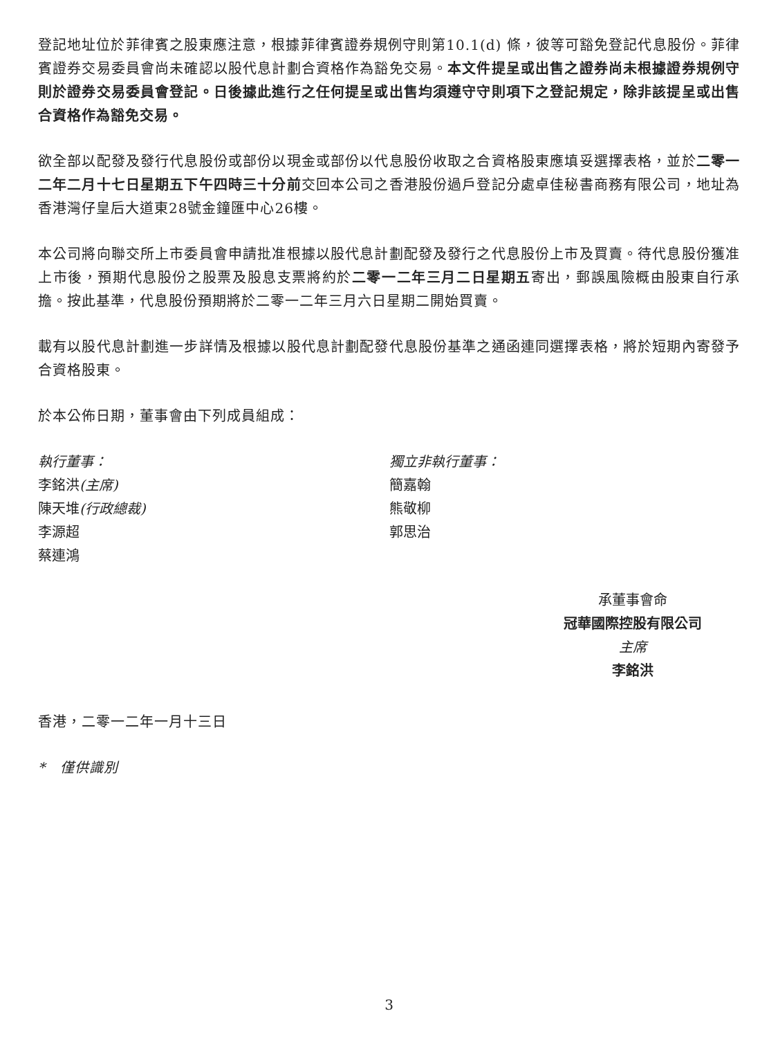登記地址位於菲律賓之股東應注意，根據菲律賓證券規例守則第10.1(d) 條，彼等可豁免登記代息股份。菲律賓證券交易委員會尚未確認以股代息計劃合資格作為豁免交易。本文件提呈或出售之證券尚未根據證券規例守則於證券交易委員會登記。日後據此進行之任何提呈或出售均須遵守守則項下之登記規定，除非該提呈或出售合資格作為豁免交易。
欲全部以配發及發行代息股份或部份以現金或部份以代息股份收取之合資格股東應填妥選擇表格，並於二零一二年二月十七日星期五下午四時三十分前交回本公司之香港股份過戶登記分處卓佳秘書商務有限公司，地址為香港灣仔皇后大道東28號金鐘匯中心26樓。
本公司將向聯交所上市委員會申請批准根據以股代息計劃配發及發行之代息股份上市及買賣。待代息股份獲准上市後，預期代息股份之股票及股息支票將約於二零一二年三月二日星期五寄出，郵誤風險概由股東自行承擔。按此基準，代息股份預期將於二零一二年三月六日星期二開始買賣。
載有以股代息計劃進一步詳情及根據以股代息計劃配發代息股份基準之通函連同選擇表格，將於短期內寄發予合資格股東。
於本公佈日期，董事會由下列成員組成：
執行董事：
李銘洪(主席)
陳天堆(行政總裁)
李源超
蔡連鴻
獨立非執行董事：
簡嘉翰
熊敬柳
郭思治
承董事會命
冠華國際控股有限公司
主席
李銘洪
香港，二零一二年一月十三日
*　僅供識別
3